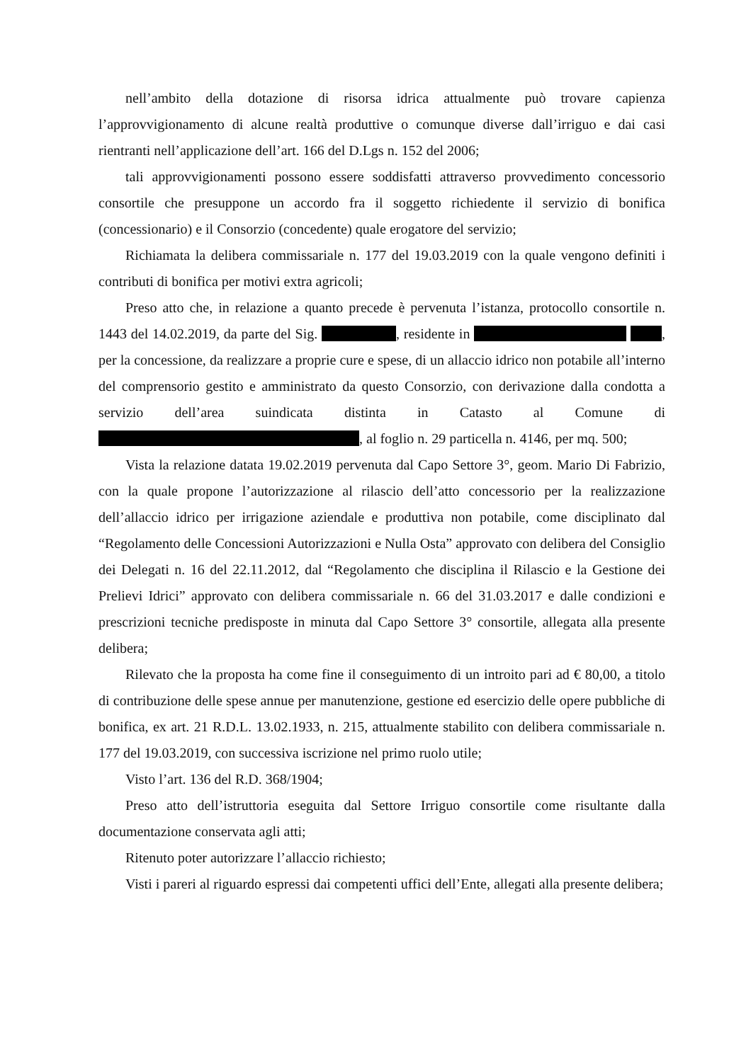nell’ambito della dotazione di risorsa idrica attualmente può trovare capienza l’approvvigionamento di alcune realtà produttive o comunque diverse dall’irriguo e dai casi rientranti nell’applicazione dell’art. 166 del D.Lgs n. 152 del 2006;
tali approvvigionamenti possono essere soddisfatti attraverso provvedimento concessorio consortile che presuppone un accordo fra il soggetto richiedente il servizio di bonifica (concessionario) e il Consorzio (concedente) quale erogatore del servizio;
Richiamata la delibera commissariale n. 177 del 19.03.2019 con la quale vengono definiti i contributi di bonifica per motivi extra agricoli;
Preso atto che, in relazione a quanto precede è pervenuta l’istanza, protocollo consortile n. 1443 del 14.02.2019, da parte del Sig. , residente in , per la concessione, da realizzare a proprie cure e spese, di un allaccio idrico non potabile all’interno del comprensorio gestito e amministrato da questo Consorzio, con derivazione dalla condotta a servizio dell’area suindicata distinta in Catasto al Comune di , al foglio n. 29 particella n. 4146, per mq. 500;
Vista la relazione datata 19.02.2019 pervenuta dal Capo Settore 3°, geom. Mario Di Fabrizio, con la quale propone l’autorizzazione al rilascio dell’atto concessorio per la realizzazione dell’allaccio idrico per irrigazione aziendale e produttiva non potabile, come disciplinato dal “Regolamento delle Concessioni Autorizzazioni e Nulla Osta” approvato con delibera del Consiglio dei Delegati n. 16 del 22.11.2012, dal “Regolamento che disciplina il Rilascio e la Gestione dei Prelievi Idrici” approvato con delibera commissariale n. 66 del 31.03.2017 e dalle condizioni e prescrizioni tecniche predisposte in minuta dal Capo Settore 3° consortile, allegata alla presente delibera;
Rilevato che la proposta ha come fine il conseguimento di un introito pari ad € 80,00, a titolo di contribuzione delle spese annue per manutenzione, gestione ed esercizio delle opere pubbliche di bonifica, ex art. 21 R.D.L. 13.02.1933, n. 215, attualmente stabilito con delibera commissariale n. 177 del 19.03.2019, con successiva iscrizione nel primo ruolo utile;
Visto l’art. 136 del R.D. 368/1904;
Preso atto dell’istruttoria eseguita dal Settore Irriguo consortile come risultante dalla documentazione conservata agli atti;
Ritenuto poter autorizzare l’allaccio richiesto;
Visti i pareri al riguardo espressi dai competenti uffici dell’Ente, allegati alla presente delibera;